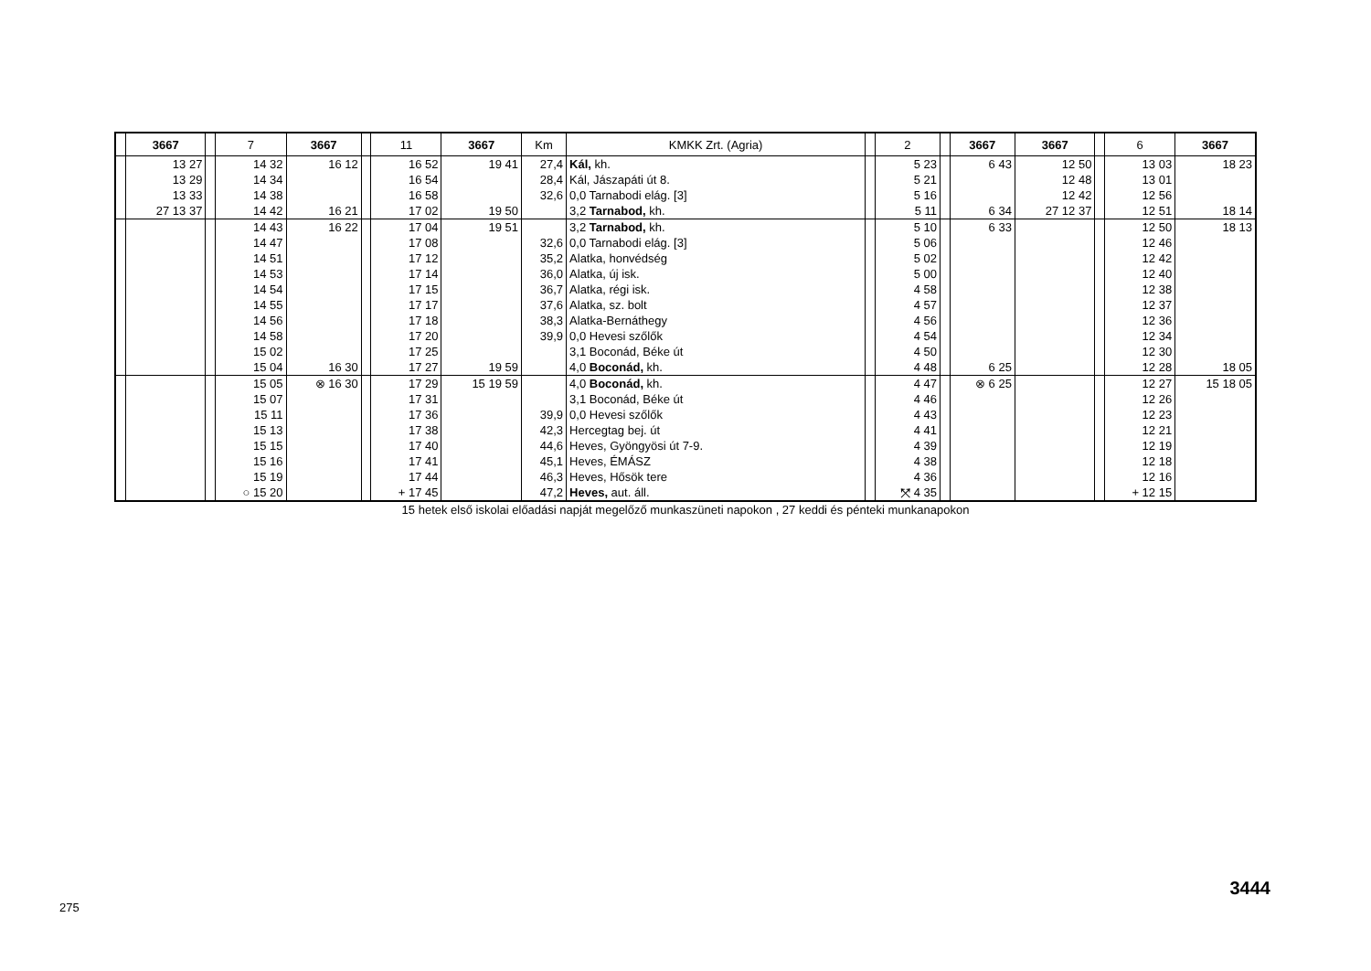| | 3667 | | 7 | 3667 | | 11 | 3667 | Km | KMKK Zrt. (Agria) | | 2 | | 3667 | 3667 | | 6 | 3667 |
| --- | --- | --- | --- | --- | --- | --- | --- | --- | --- | --- | --- | --- | --- | --- | --- | --- | --- |
| | 13 27 13 29 13 33 27 13 37 | | 14 32 14 34 14 38 14 42 | 16 12 16 21 | | 16 52 16 54 16 58 17 02 | 19 41 19 50 | 27,4 28,4 32,6 | Kál, kh. Kál, Jászapáti út 8. 0,0 Tarnabodi elág. [3] 3,2 Tarnabod, kh. | | 5 23 5 21 5 16 5 11 | | 6 43 6 34 | 12 50 12 48 12 42 27 12 37 | | 13 03 13 01 12 56 12 51 | 18 23 18 14 |
| | | | 14 43 14 47 14 51 14 53 14 54 14 55 14 56 14 58 15 02 15 04 | 16 22 16 30 | | 17 04 17 08 17 12 17 14 17 15 17 17 17 18 17 20 17 25 17 27 | 19 51 19 59 | 32,6 35,2 36,0 36,7 37,6 38,3 39,9 | 3,2 Tarnabod, kh. 0,0 Tarnabodi elág. [3] Alatka, honvédség Alatka, új isk. Alatka, régi isk. Alatka, sz. bolt Alatka-Bernáthegy 0,0 Hevesi szőlők 3,1 Boconád, Béke út 4,0 Boconád, kh. | | 5 10 5 06 5 02 5 00 4 58 4 57 4 56 4 54 4 50 4 48 | | 6 33 6 25 | | | 12 50 12 46 12 42 12 40 12 38 12 37 12 36 12 34 12 30 12 28 | 18 13 18 05 |
| | | | 15 05 15 07 15 11 15 13 15 15 15 16 15 19 ○ 15 20 | ⊗ 16 30 | | 17 29 17 31 17 36 17 38 17 40 17 41 17 44 + 17 45 | 15 19 59 | 39,9 42,3 44,6 45,1 46,3 47,2 | 4,0 Boconád, kh. 3,1 Boconád, Béke út 0,0 Hevesi szőlők Hercegtag bej. út Heves, Gyöngyösi út 7-9. Heves, ÉMÁSZ Heves, Hősök tere Heves, aut. áll. | | 4 47 4 46 4 43 4 41 4 39 4 38 4 36 ⤧ 4 35 | | ⊗ 6 25 | | | 12 27 12 26 12 23 12 21 12 19 12 18 12 16 + 12 15 | 15 18 05 |
15 hetek első iskolai előadási napját megelőző munkaszüneti napokon , 27 keddi és pénteki munkanapokon
275
3444